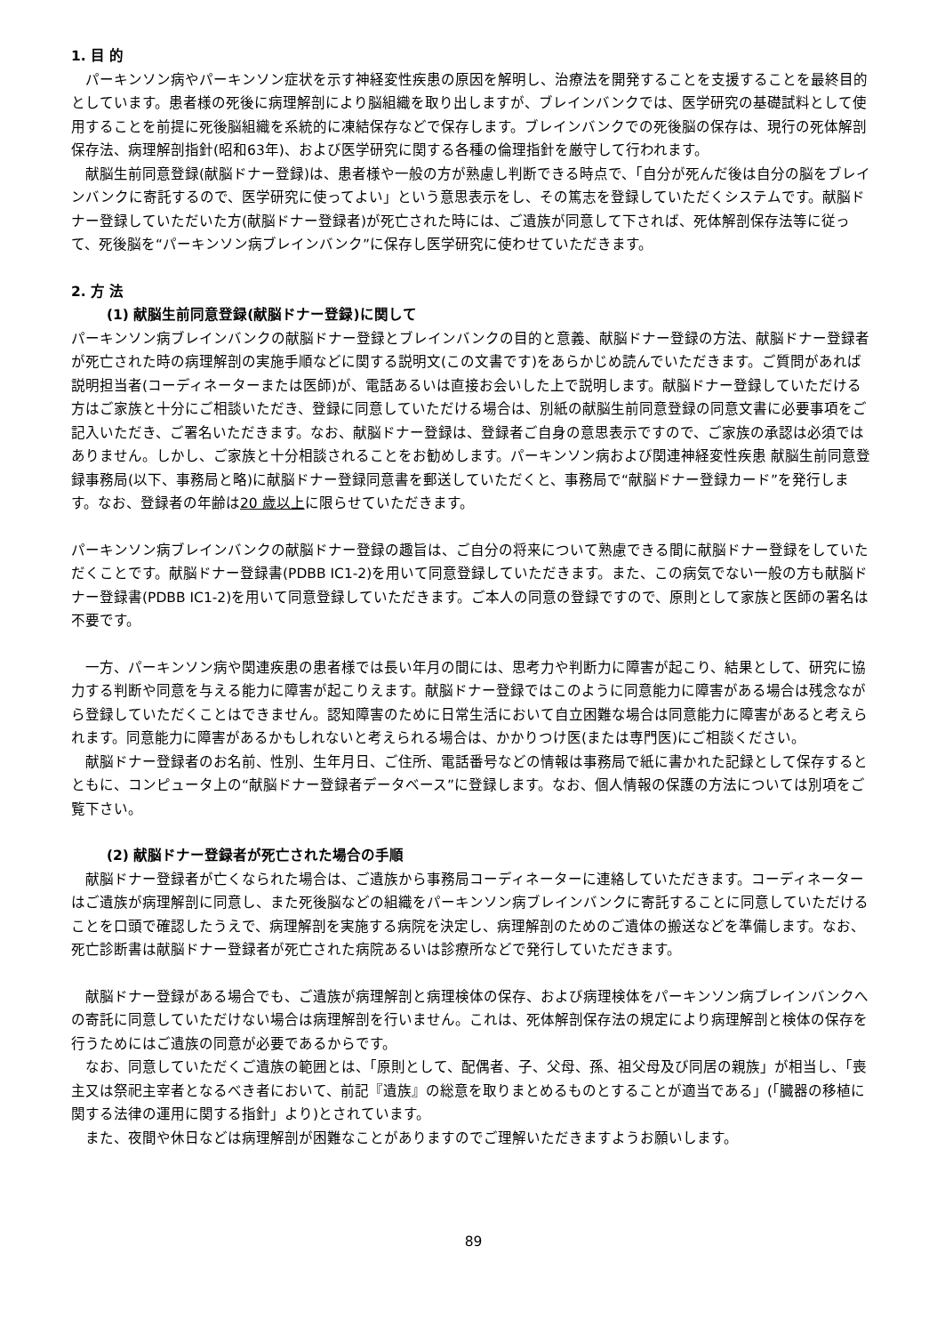1. 目 的
　パーキンソン病やパーキンソン症状を示す神経変性疾患の原因を解明し、治療法を開発することを支援することを最終目的としています。患者様の死後に病理解剖により脳組織を取り出しますが、ブレインバンクでは、医学研究の基礎試料として使用することを前提に死後脳組織を系統的に凍結保存などで保存します。ブレインバンクでの死後脳の保存は、現行の死体解剖保存法、病理解剖指針(昭和63年)、および医学研究に関する各種の倫理指針を厳守して行われます。
　献脳生前同意登録(献脳ドナー登録)は、患者様や一般の方が熟慮し判断できる時点で、「自分が死んだ後は自分の脳をブレインバンクに寄託するので、医学研究に使ってよい」という意思表示をし、その篤志を登録していただくシステムです。献脳ドナー登録していただいた方(献脳ドナー登録者)が死亡された時には、ご遺族が同意して下されば、死体解剖保存法等に従って、死後脳を“パーキンソン病ブレインバンク”に保存し医学研究に使わせていただきます。
2. 方 法
(1) 献脳生前同意登録(献脳ドナー登録)に関して
パーキンソン病ブレインバンクの献脳ドナー登録とブレインバンクの目的と意義、献脳ドナー登録の方法、献脳ドナー登録者が死亡された時の病理解剖の実施手順などに関する説明文(この文書です)をあらかじめ読んでいただきます。ご質問があれば説明担当者(コーディネーターまたは医師)が、電話あるいは直接お会いした上で説明します。献脳ドナー登録していただける方はご家族と十分にご相談いただき、登録に同意していただける場合は、別紙の献脳生前同意登録の同意文書に必要事項をご記入いただき、ご署名いただきます。なお、献脳ドナー登録は、登録者ご自身の意思表示ですので、ご家族の承認は必須ではありません。しかし、ご家族と十分相談されることをお勧めします。パーキンソン病および関連神経変性疾患 献脳生前同意登録事務局(以下、事務局と略)に献脳ドナー登録同意書を郵送していただくと、事務局で“献脳ドナー登録カード”を発行します。なお、登録者の年齢は20 歳以上に限らせていただきます。
パーキンソン病ブレインバンクの献脳ドナー登録の趣旨は、ご自分の将来について熟慮できる間に献脳ドナー登録をしていただくことです。献脳ドナー登録書(PDBB IC1-2)を用いて同意登録していただきます。また、この病気でない一般の方も献脳ドナー登録書(PDBB IC1-2)を用いて同意登録していただきます。ご本人の同意の登録ですので、原則として家族と医師の署名は不要です。
　一方、パーキンソン病や関連疾患の患者様では長い年月の間には、思考力や判断力に障害が起こり、結果として、研究に協力する判断や同意を与える能力に障害が起こりえます。献脳ドナー登録ではこのように同意能力に障害がある場合は残念ながら登録していただくことはできません。認知障害のために日常生活において自立困難な場合は同意能力に障害があると考えられます。同意能力に障害があるかもしれないと考えられる場合は、かかりつけ医(または専門医)にご相談ください。
　献脳ドナー登録者のお名前、性別、生年月日、ご住所、電話番号などの情報は事務局で紙に書かれた記録として保存するとともに、コンピュータ上の“献脳ドナー登録者データベース”に登録します。なお、個人情報の保護の方法については別項をご覧下さい。
(2) 献脳ドナー登録者が死亡された場合の手順
　献脳ドナー登録者が亡くなられた場合は、ご遺族から事務局コーディネーターに連絡していただきます。コーディネーターはご遺族が病理解剖に同意し、また死後脳などの組織をパーキンソン病ブレインバンクに寄託することに同意していただけることを口頭で確認したうえで、病理解剖を実施する病院を決定し、病理解剖のためのご遺体の搬送などを準備します。なお、死亡診断書は献脳ドナー登録者が死亡された病院あるいは診療所などで発行していただきます。
　献脳ドナー登録がある場合でも、ご遺族が病理解剖と病理検体の保存、および病理検体をパーキンソン病ブレインバンクへの寄託に同意していただけない場合は病理解剖を行いません。これは、死体解剖保存法の規定により病理解剖と検体の保存を行うためにはご遺族の同意が必要であるからです。
　なお、同意していただくご遺族の範囲とは、「原則として、配偶者、子、父母、孫、祖父母及び同居の親族」が相当し、「喪主又は祭祀主宰者となるべき者において、前記『遺族』の総意を取りまとめるものとすることが適当である」(「臓器の移植に関する法律の運用に関する指針」より)とされています。
　また、夜間や休日などは病理解剖が困難なことがありますのでご理解いただきますようお願いします。
89